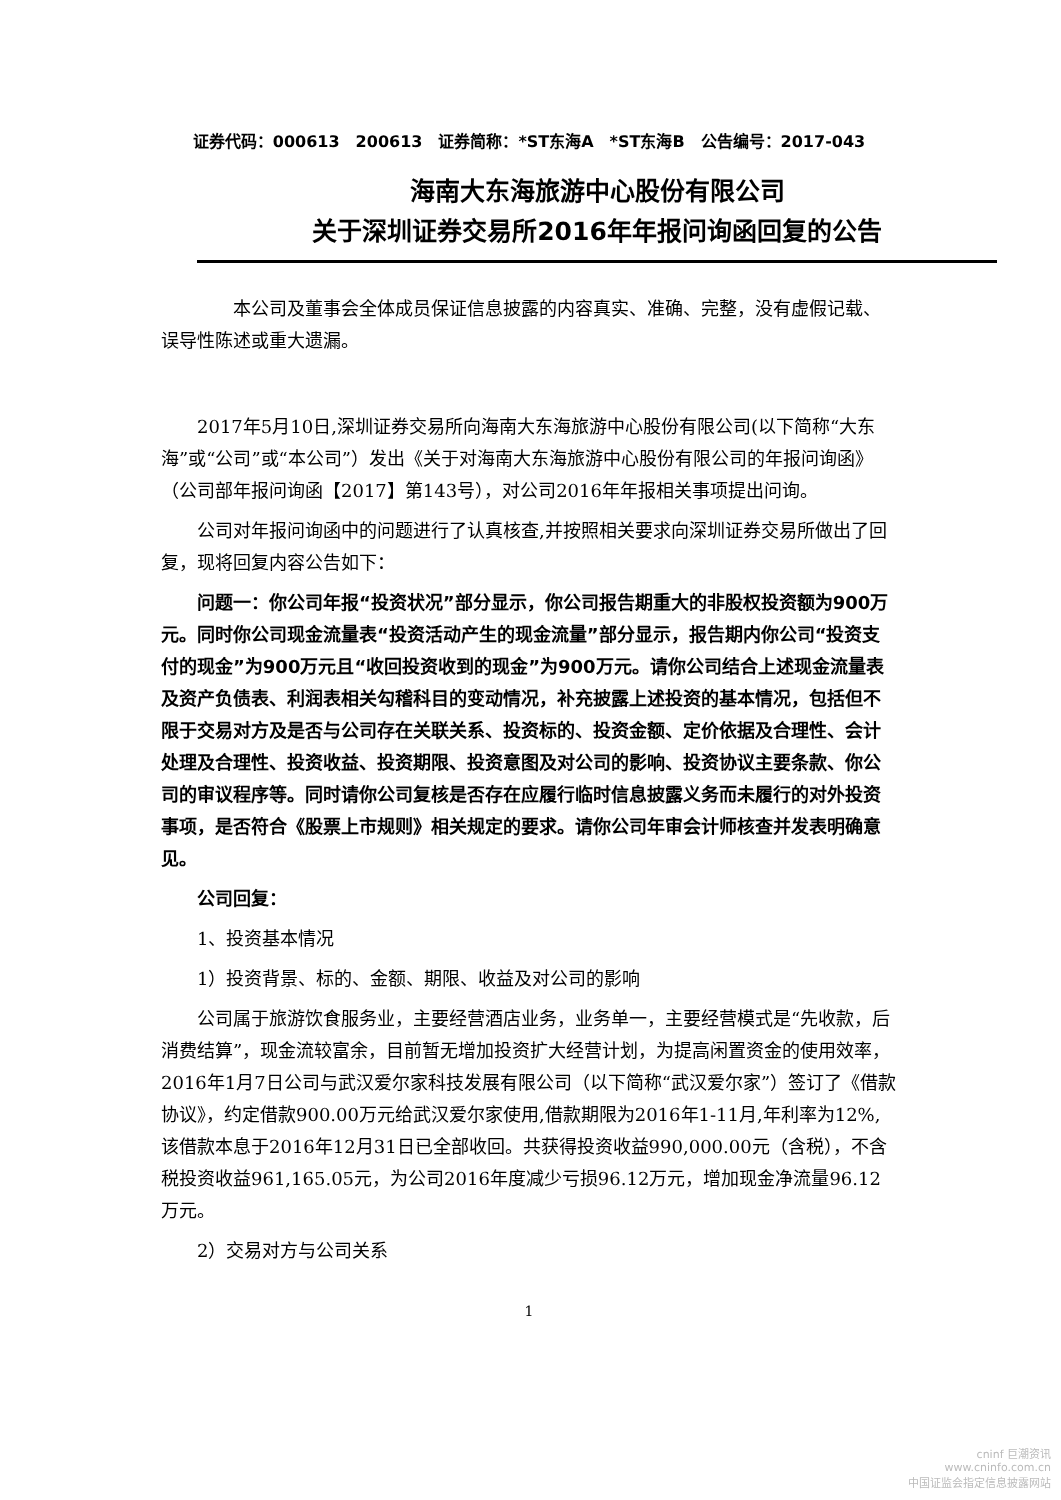证券代码：000613　200613　证券简称：*ST东海A　*ST东海B　公告编号：2017-043
海南大东海旅游中心股份有限公司
关于深圳证券交易所2016年年报问询函回复的公告
本公司及董事会全体成员保证信息披露的内容真实、准确、完整，没有虚假记载、误导性陈述或重大遗漏。
2017年5月10日,深圳证券交易所向海南大东海旅游中心股份有限公司(以下简称“大东海”或“公司”或“本公司”）发出《关于对海南大东海旅游中心股份有限公司的年报问询函》（公司部年报问询函【2017】第143号），对公司2016年年报相关事项提出问询。
公司对年报问询函中的问题进行了认真核查,并按照相关要求向深圳证券交易所做出了回复，现将回复内容公告如下：
问题一：你公司年报“投资状况”部分显示，你公司报告期重大的非股权投资额为900万元。同时你公司现金流量表“投资活动产生的现金流量”部分显示，报告期内你公司“投资支付的现金”为900万元且“收回投资收到的现金”为900万元。请你公司结合上述现金流量表及资产负债表、利润表相关勾稽科目的变动情况，补充披露上述投资的基本情况，包括但不限于交易对方及是否与公司存在关联关系、投资标的、投资金额、定价依据及合理性、会计处理及合理性、投资收益、投资期限、投资意图及对公司的影响、投资协议主要条款、你公司的审议程序等。同时请你公司复核是否存在应履行临时信息披露义务而未履行的对外投资事项，是否符合《股票上市规则》相关规定的要求。请你公司年审会计师核查并发表明确意见。
公司回复：
1、投资基本情况
1）投资背景、标的、金额、期限、收益及对公司的影响
公司属于旅游饮食服务业，主要经营酒店业务，业务单一，主要经营模式是“先收款，后消费结算”，现金流较富余，目前暂无增加投资扩大经营计划，为提高闲置资金的使用效率，2016年1月7日公司与武汉爱尔家科技发展有限公司（以下简称“武汉爱尔家”）签订了《借款协议》，约定借款900.00万元给武汉爱尔家使用,借款期限为2016年1-11月,年利率为12%,该借款本息于2016年12月31日已全部收回。共获得投资收益990,000.00元（含税），不含税投资收益961,165.05元，为公司2016年度减少亏损96.12万元，增加现金净流量96.12万元。
2）交易对方与公司关系
1
cninf 巨潮资讯
www.cninfo.com.cn
中国证监会指定信息披露网站